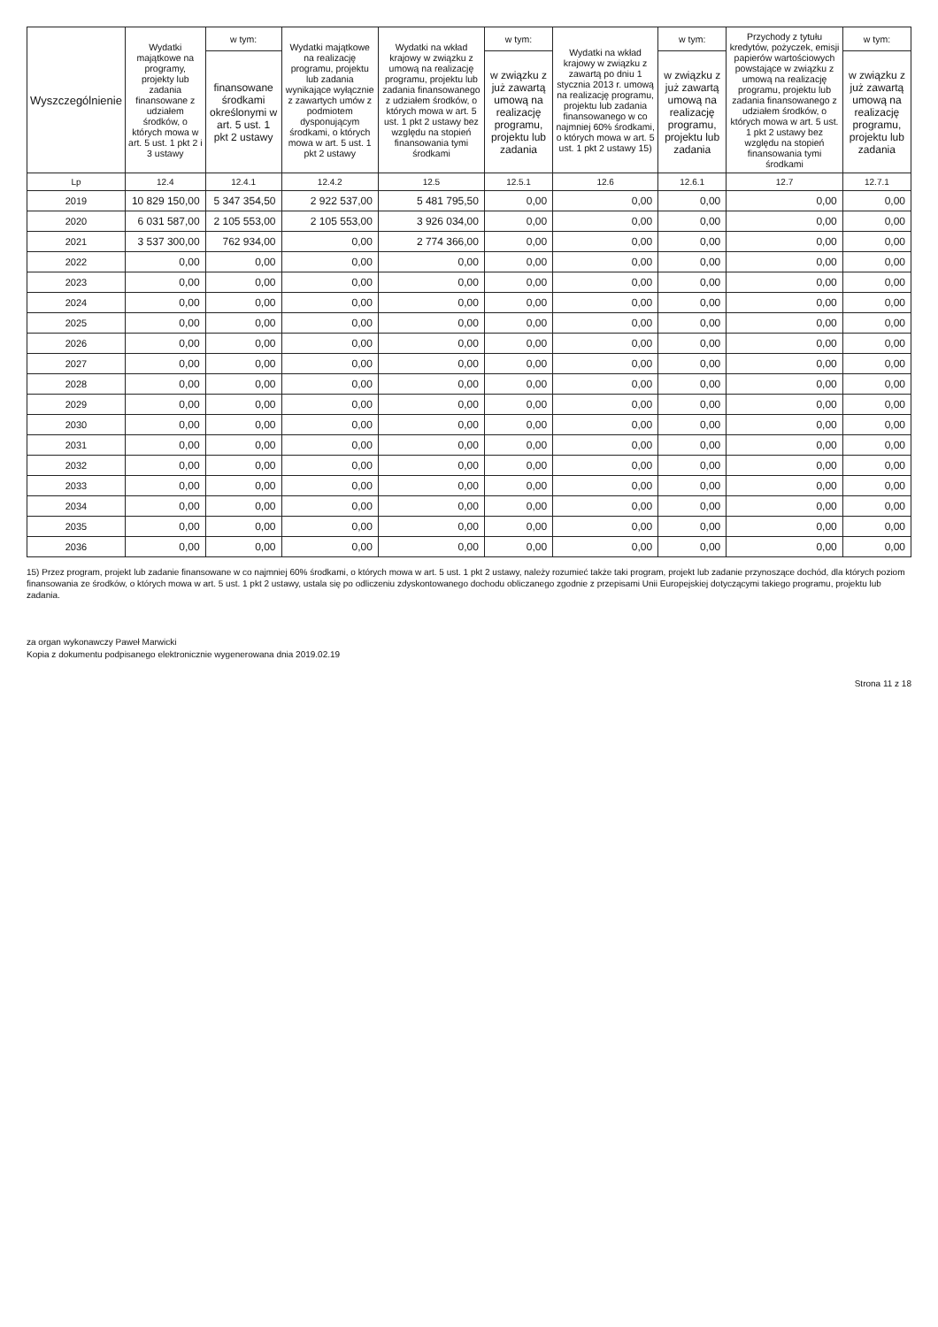| Wyszczególnienie | Wydatki majątkowe na programy, projekty lub zadania finansowane z udziałem środków, o których mowa w art. 5 ust. 1 pkt 2 i 3 ustawy | w tym: | Wydatki majątkowe na realizację programu, projektu lub zadania wynikające wyłącznie z zawartych umów z podmiotem dysponującym środkami, o których mowa w art. 5 ust. 1 pkt 2 ustawy | Wydatki na wkład krajowy w związku z umową na realizację programu, projektu lub zadania finansowanego z udziałem środków, o których mowa w art. 5 ust. 1 pkt 2 ustawy bez względu na stopień finansowania tymi środkami | w tym: | Wydatki na wkład krajowy w związku z zawartą po dniu 1 stycznia 2013 r. umową na realizację programu, projektu lub zadania finansowanego w co najmniej 60% środkami, o których mowa w art. 5 ust. 1 pkt 2 ustawy 15) | w tym: | Przychody z tytułu kredytów, pożyczek, emisji papierów wartościowych powstające w związku z umową na realizację programu, projektu lub zadania finansowanego z udziałem środków, o których mowa w art. 5 ust. 1 pkt 2 ustawy bez względu na stopień finansowania tymi środkami | w tym: |
| --- | --- | --- | --- | --- | --- | --- | --- | --- | --- |
| | | finansowane środkami określonymi w art. 5 ust. 1 pkt 2 ustawy | | | w związku z już zawartą umową na realizację programu, projektu lub zadania | | w związku z już zawartą umową na realizację programu, projektu lub zadania | | w związku z już zawartą umową na realizację programu, projektu lub zadania |
| Lp | 12.4 | 12.4.1 | 12.4.2 | 12.5 | 12.5.1 | 12.6 | 12.6.1 | 12.7 | 12.7.1 |
| 2019 | 10 829 150,00 | 5 347 354,50 | 2 922 537,00 | 5 481 795,50 | 0,00 | 0,00 | 0,00 | 0,00 | 0,00 |
| 2020 | 6 031 587,00 | 2 105 553,00 | 2 105 553,00 | 3 926 034,00 | 0,00 | 0,00 | 0,00 | 0,00 | 0,00 |
| 2021 | 3 537 300,00 | 762 934,00 | 0,00 | 2 774 366,00 | 0,00 | 0,00 | 0,00 | 0,00 | 0,00 |
| 2022 | 0,00 | 0,00 | 0,00 | 0,00 | 0,00 | 0,00 | 0,00 | 0,00 | 0,00 |
| 2023 | 0,00 | 0,00 | 0,00 | 0,00 | 0,00 | 0,00 | 0,00 | 0,00 | 0,00 |
| 2024 | 0,00 | 0,00 | 0,00 | 0,00 | 0,00 | 0,00 | 0,00 | 0,00 | 0,00 |
| 2025 | 0,00 | 0,00 | 0,00 | 0,00 | 0,00 | 0,00 | 0,00 | 0,00 | 0,00 |
| 2026 | 0,00 | 0,00 | 0,00 | 0,00 | 0,00 | 0,00 | 0,00 | 0,00 | 0,00 |
| 2027 | 0,00 | 0,00 | 0,00 | 0,00 | 0,00 | 0,00 | 0,00 | 0,00 | 0,00 |
| 2028 | 0,00 | 0,00 | 0,00 | 0,00 | 0,00 | 0,00 | 0,00 | 0,00 | 0,00 |
| 2029 | 0,00 | 0,00 | 0,00 | 0,00 | 0,00 | 0,00 | 0,00 | 0,00 | 0,00 |
| 2030 | 0,00 | 0,00 | 0,00 | 0,00 | 0,00 | 0,00 | 0,00 | 0,00 | 0,00 |
| 2031 | 0,00 | 0,00 | 0,00 | 0,00 | 0,00 | 0,00 | 0,00 | 0,00 | 0,00 |
| 2032 | 0,00 | 0,00 | 0,00 | 0,00 | 0,00 | 0,00 | 0,00 | 0,00 | 0,00 |
| 2033 | 0,00 | 0,00 | 0,00 | 0,00 | 0,00 | 0,00 | 0,00 | 0,00 | 0,00 |
| 2034 | 0,00 | 0,00 | 0,00 | 0,00 | 0,00 | 0,00 | 0,00 | 0,00 | 0,00 |
| 2035 | 0,00 | 0,00 | 0,00 | 0,00 | 0,00 | 0,00 | 0,00 | 0,00 | 0,00 |
| 2036 | 0,00 | 0,00 | 0,00 | 0,00 | 0,00 | 0,00 | 0,00 | 0,00 | 0,00 |
15) Przez program, projekt lub zadanie finansowane w co najmniej 60% środkami, o których mowa w art. 5 ust. 1 pkt 2 ustawy, należy rozumieć także taki program, projekt lub zadanie przynoszące dochód, dla których poziom finansowania ze środków, o których mowa w art. 5 ust. 1 pkt 2 ustawy, ustala się po odliczeniu zdyskontowanego dochodu obliczanego zgodnie z przepisami Unii Europejskiej dotyczącymi takiego programu, projektu lub zadania.
za organ wykonawczy Paweł Marwicki
Kopia z dokumentu podpisanego elektronicznie wygenerowana dnia 2019.02.19
Strona 11 z 18